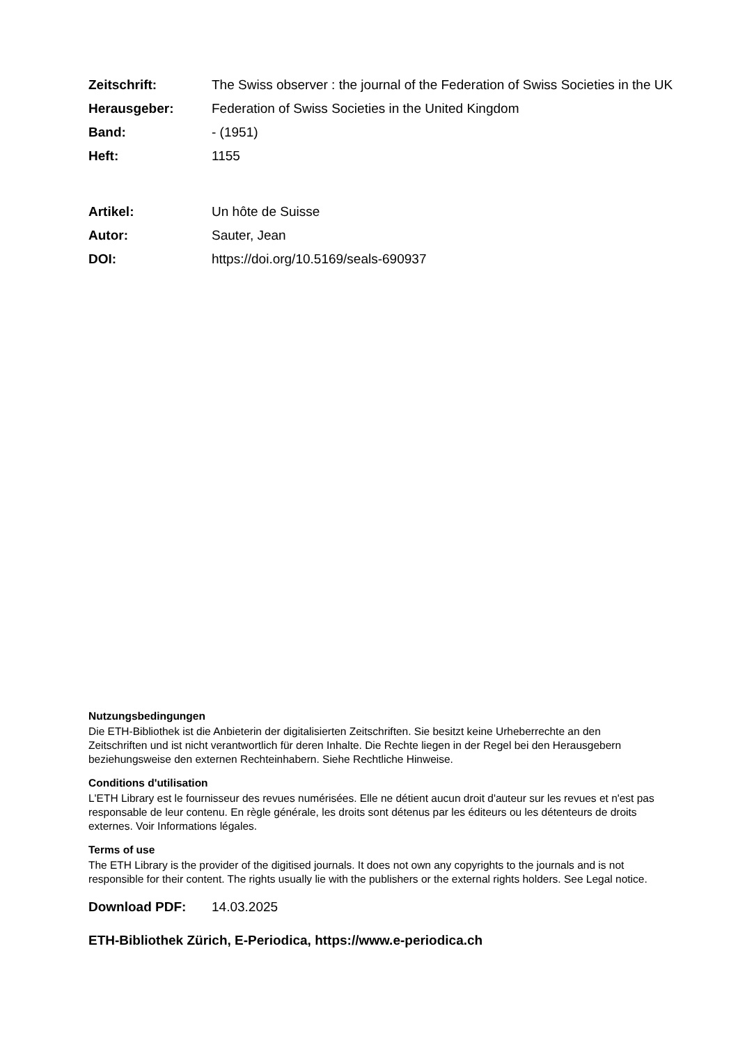Zeitschrift: The Swiss observer : the journal of the Federation of Swiss Societies in the UK
Herausgeber: Federation of Swiss Societies in the United Kingdom
Band: - (1951)
Heft: 1155
Artikel: Un hôte de Suisse
Autor: Sauter, Jean
DOI: https://doi.org/10.5169/seals-690937
Nutzungsbedingungen
Die ETH-Bibliothek ist die Anbieterin der digitalisierten Zeitschriften. Sie besitzt keine Urheberrechte an den Zeitschriften und ist nicht verantwortlich für deren Inhalte. Die Rechte liegen in der Regel bei den Herausgebern beziehungsweise den externen Rechteinhabern. Siehe Rechtliche Hinweise.
Conditions d'utilisation
L'ETH Library est le fournisseur des revues numérisées. Elle ne détient aucun droit d'auteur sur les revues et n'est pas responsable de leur contenu. En règle générale, les droits sont détenus par les éditeurs ou les détenteurs de droits externes. Voir Informations légales.
Terms of use
The ETH Library is the provider of the digitised journals. It does not own any copyrights to the journals and is not responsible for their content. The rights usually lie with the publishers or the external rights holders. See Legal notice.
Download PDF: 14.03.2025
ETH-Bibliothek Zürich, E-Periodica, https://www.e-periodica.ch